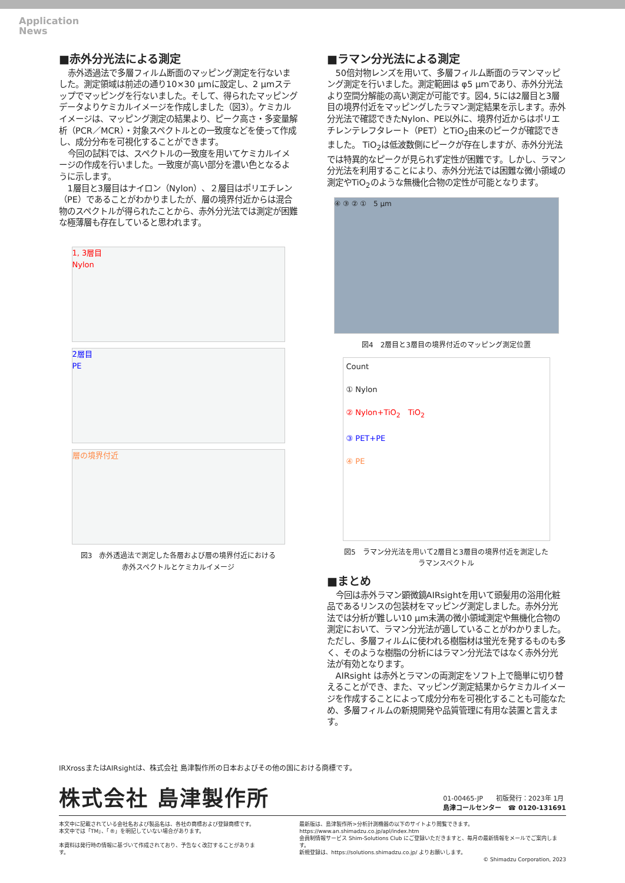Application
News
■赤外分光法による測定
赤外透過法で多層フィルム断面のマッピング測定を行ないました。測定領域は前述の通り10×30 µmに設定し、2 µmステップでマッピングを行ないました。そして、得られたマッピングデータよりケミカルイメージを作成しました（図3）。ケミカルイメージは、マッピング測定の結果より、ピーク高さ・多変量解析（PCR／MCR）・対象スペクトルとの一致度などを使って作成し、成分分布を可視化することができます。
今回の試料では、スペクトルの一致度を用いてケミカルイメージの作成を行いました。一致度が高い部分を濃い色となるように示します。
1層目と3層目はナイロン（Nylon）、２層目はポリエチレン（PE）であることがわかりましたが、層の境界付近からは混合物のスペクトルが得られたことから、赤外分光法では測定が困難な極薄層も存在していると思われます。
1, 3層目
Nylon
2層目
PE
層の境界付近
図3　赤外透過法で測定した各層および層の境界付近における
赤外スペクトルとケミカルイメージ
■ラマン分光法による測定
50倍対物レンズを用いて、多層フィルム断面のラマンマッピング測定を行いました。測定範囲は φ5 µmであり、赤外分光法より空間分解能の高い測定が可能です。図4, 5には2層目と3層目の境界付近をマッピングしたラマン測定結果を示します。赤外分光法で確認できたNylon、PE以外に、境界付近からはポリエチレンテレフタレート（PET）とTiO<sub>2</sub>由来のピークが確認できました。 TiO<sub>2</sub>は低波数側にピークが存在しますが、赤外分光法では特異的なピークが見られず定性が困難です。しかし、ラマン分光法を利用することにより、赤外分光法では困難な微小領域の測定やTiO<sub>2</sub>のような無機化合物の定性が可能となります。
④ ③ ② ①　5 µm
図4　2層目と3層目の境界付近のマッピング測定位置
Count
① Nylon
② Nylon+TiO<sub>2</sub>　TiO<sub>2</sub>
③ PET+PE
④ PE
図5　ラマン分光法を用いて2層目と3層目の境界付近を測定した
ラマンスペクトル
■まとめ
今回は赤外ラマン顕微鏡AIRsightを用いて頭髪用の浴用化粧品であるリンスの包装材をマッピング測定しました。赤外分光法では分析が難しい10 µm未満の微小領域測定や無機化合物の測定において、ラマン分光法が適していることがわかりました。ただし、多層フィルムに使われる樹脂材は蛍光を発するものも多く、そのような樹脂の分析にはラマン分光法ではなく赤外分光法が有効となります。
AIRsight は赤外とラマンの両測定をソフト上で簡単に切り替えることができ、また、マッピング測定結果からケミカルイメージを作成することによって成分分布を可視化することも可能なため、多層フィルムの新規開発や品質管理に有用な装置と言えます。
IRXrossまたはAIRsightは、株式会社 島津製作所の日本およびその他の国における商標です。
株式会社 島津製作所
01-00465-JP　　初版発行：2023年 1月
島津コールセンター　☎ 0120-131691
本文中に記載されている会社名および製品名は、各社の商標および登録商標です。
本文中では「TM」、「®」を明記していない場合があります。
本資料は発行時の情報に基づいて作成されており、予告なく改訂することがあります。
最新版は、島津製作所>分析計測機器の以下のサイトより閲覧できます。
https://www.an.shimadzu.co.jp/apl/index.htm
会員制情報サービス Shim-Solutions Club にご登録いただきますと、毎月の最新情報をメールでご案内します。
新規登録は、https://solutions.shimadzu.co.jp/ よりお願いします。
© Shimadzu Corporation, 2023